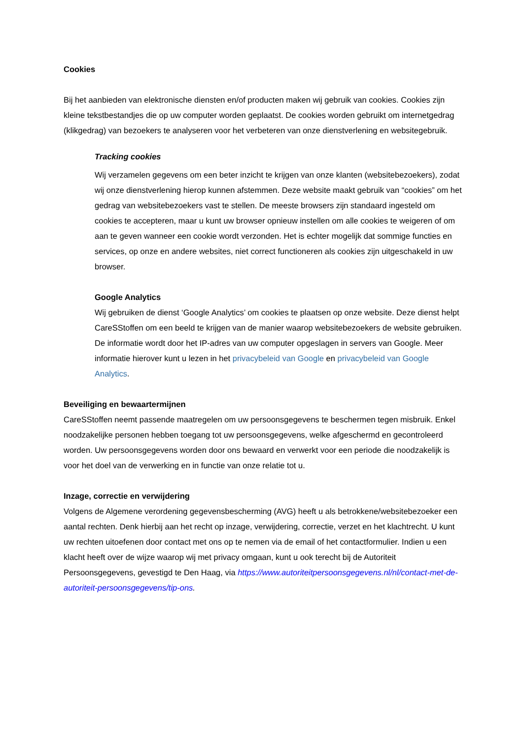Cookies
Bij het aanbieden van elektronische diensten en/of producten maken wij gebruik van cookies. Cookies zijn kleine tekstbestandjes die op uw computer worden geplaatst. De cookies worden gebruikt om internetgedrag (klikgedrag) van bezoekers te analyseren voor het verbeteren van onze dienstverlening en websitegebruik.
Tracking cookies
Wij verzamelen gegevens om een beter inzicht te krijgen van onze klanten (websitebezoekers), zodat wij onze dienstverlening hierop kunnen afstemmen. Deze website maakt gebruik van “cookies” om het gedrag van websitebezoekers vast te stellen. De meeste browsers zijn standaard ingesteld om cookies te accepteren, maar u kunt uw browser opnieuw instellen om alle cookies te weigeren of om aan te geven wanneer een cookie wordt verzonden. Het is echter mogelijk dat sommige functies en services, op onze en andere websites, niet correct functioneren als cookies zijn uitgeschakeld in uw browser.
Google Analytics
Wij gebruiken de dienst ‘Google Analytics’ om cookies te plaatsen op onze website. Deze dienst helpt CareSStoffen om een beeld te krijgen van de manier waarop websitebezoekers de website gebruiken. De informatie wordt door het IP-adres van uw computer opgeslagen in servers van Google. Meer informatie hierover kunt u lezen in het privacybeleid van Google en privacybeleid van Google Analytics.
Beveiliging en bewaartermijnen
CareSStoffen neemt passende maatregelen om uw persoonsgegevens te beschermen tegen misbruik. Enkel noodzakelijke personen hebben toegang tot uw persoonsgegevens, welke afgeschermd en gecontroleerd worden. Uw persoonsgegevens worden door ons bewaard en verwerkt voor een periode die noodzakelijk is voor het doel van de verwerking en in functie van onze relatie tot u.
Inzage, correctie en verwijdering
Volgens de Algemene verordening gegevensbescherming (AVG) heeft u als betrokkene/websitebezoeker een aantal rechten. Denk hierbij aan het recht op inzage, verwijdering, correctie, verzet en het klachtrecht. U kunt uw rechten uitoefenen door contact met ons op te nemen via de email of het contactformulier. Indien u een klacht heeft over de wijze waarop wij met privacy omgaan, kunt u ook terecht bij de Autoriteit Persoonsgegevens, gevestigd te Den Haag, via https://www.autoriteitpersoonsgegevens.nl/nl/contact-met-de-autoriteit-persoonsgegevens/tip-ons.